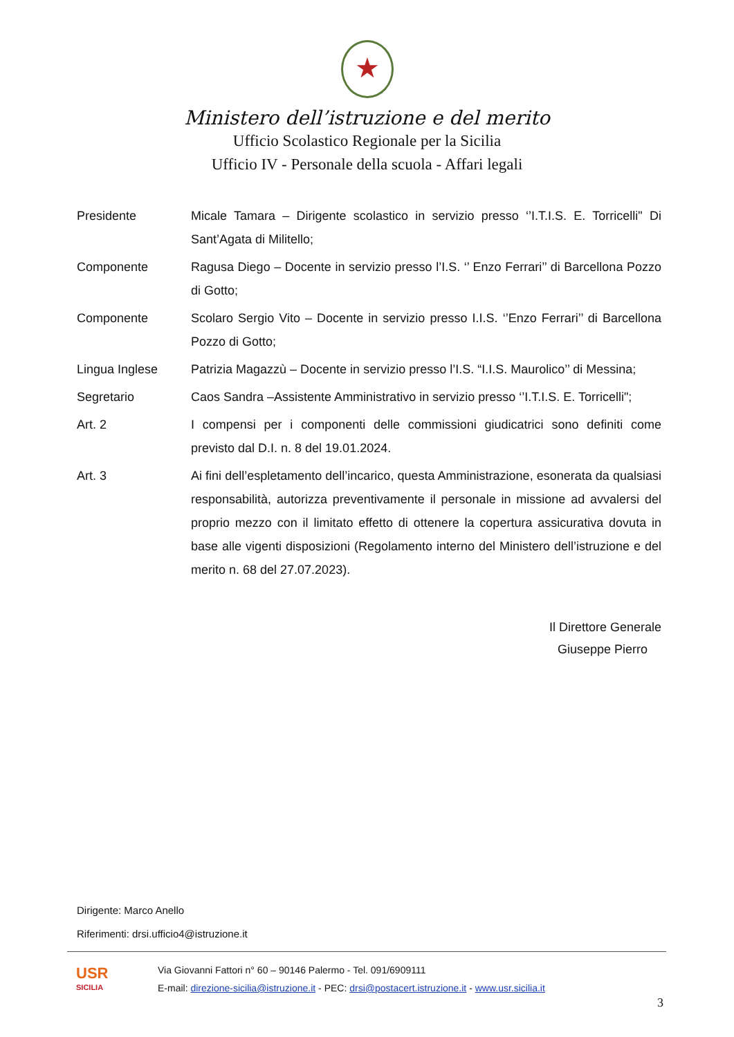★
Ministero dell’istruzione e del merito
Ufficio Scolastico Regionale per la Sicilia
Ufficio IV - Personale della scuola - Affari legali
Presidente Micale Tamara – Dirigente scolastico in servizio presso ‘’I.T.I.S. E. Torricelli" Di Sant’Agata di Militello;
Componente Ragusa Diego – Docente in servizio presso l’I.S. ‘’ Enzo Ferrari’’ di Barcellona Pozzo di Gotto;
Componente Scolaro Sergio Vito – Docente in servizio presso I.I.S. ‘’Enzo Ferrari’’ di Barcellona Pozzo di Gotto;
Lingua Inglese Patrizia Magazzù – Docente in servizio presso l’I.S. “I.I.S. Maurolico’’ di Messina;
Segretario Caos Sandra –Assistente Amministrativo in servizio presso ‘’I.T.I.S. E. Torricelli";
Art. 2 I compensi per i componenti delle commissioni giudicatrici sono definiti come previsto dal D.I. n. 8 del 19.01.2024.
Art. 3 Ai fini dell’espletamento dell’incarico, questa Amministrazione, esonerata da qualsiasi responsabilità, autorizza preventivamente il personale in missione ad avvalersi del proprio mezzo con il limitato effetto di ottenere la copertura assicurativa dovuta in base alle vigenti disposizioni (Regolamento interno del Ministero dell’istruzione e del merito n. 68 del 27.07.2023).
Il Direttore Generale
Giuseppe Pierro
Dirigente: Marco Anello
Riferimenti: drsi.ufficio4@istruzione.it
USR
SICILIA
Via Giovanni Fattori n° 60 – 90146 Palermo - Tel. 091/6909111
E-mail: direzione-sicilia@istruzione.it - PEC: drsi@postacert.istruzione.it - www.usr.sicilia.it
3